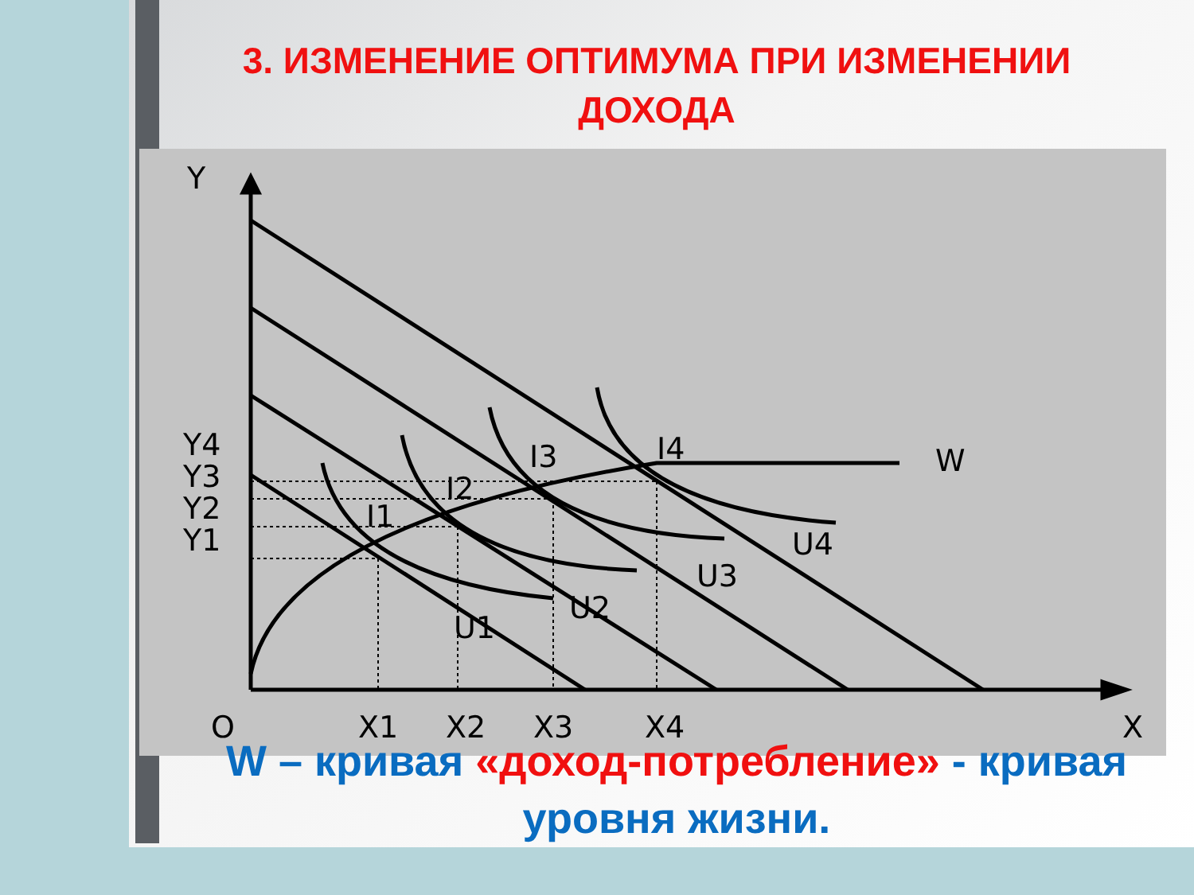3. ИЗМЕНЕНИЕ ОПТИМУМА ПРИ ИЗМЕНЕНИИ ДОХОДА
Y
Y4
Y3
Y2
Y1
O
X1
X2
X3
X4
X
W
U4
U3
U2
U1
I4
I3
I2
I1
W – кривая «доход-потребление» - кривая уровня жизни.